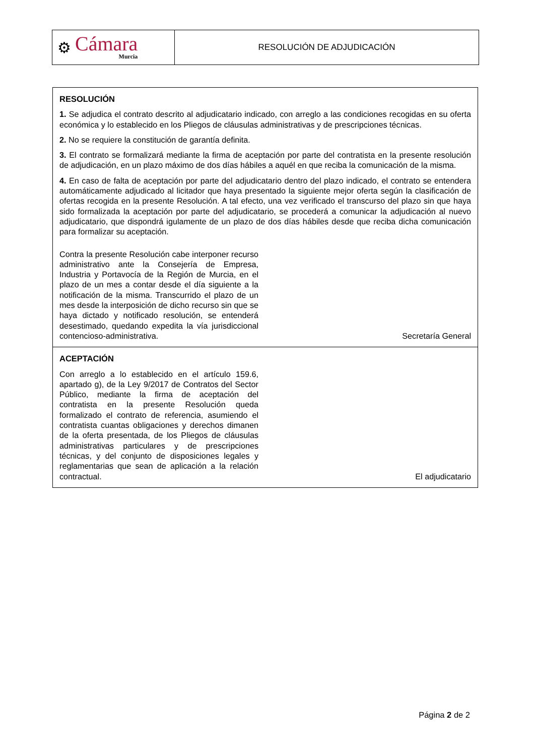⚙
Cámara
Murcia
RESOLUCIÓN DE ADJUDICACIÓN
RESOLUCIÓN
1. Se adjudica el contrato descrito al adjudicatario indicado, con arreglo a las condiciones recogidas en su oferta económica y lo establecido en los Pliegos de cláusulas administrativas y de prescripciones técnicas.
2. No se requiere la constitución de garantía definita.
3. El contrato se formalizará mediante la firma de aceptación por parte del contratista en la presente resolución de adjudicación, en un plazo máximo de dos días hábiles a aquél en que reciba la comunicación de la misma.
4. En caso de falta de aceptación por parte del adjudicatario dentro del plazo indicado, el contrato se entendera automáticamente adjudicado al licitador que haya presentado la siguiente mejor oferta según la clasificación de ofertas recogida en la presente Resolución. A tal efecto, una vez verificado el transcurso del plazo sin que haya sido formalizada la aceptación por parte del adjudicatario, se procederá a comunicar la adjudicación al nuevo adjudicatario, que dispondrá igulamente de un plazo de dos días hábiles desde que reciba dicha comunicación para formalizar su aceptación.
Contra la presente Resolución cabe interponer recurso administrativo ante la Consejería de Empresa, Industria y Portavocía de la Región de Murcia, en el plazo de un mes a contar desde el día siguiente a la notificación de la misma. Transcurrido el plazo de un mes desde la interposición de dicho recurso sin que se haya dictado y notificado resolución, se entenderá desestimado, quedando expedita la vía jurisdiccional contencioso-administrativa.
Secretaría General
ACEPTACIÓN
Con arreglo a lo establecido en el artículo 159.6, apartado g), de la Ley 9/2017 de Contratos del Sector Público, mediante la firma de aceptación del contratista en la presente Resolución queda formalizado el contrato de referencia, asumiendo el contratista cuantas obligaciones y derechos dimanen de la oferta presentada, de los Pliegos de cláusulas administrativas particulares y de prescripciones técnicas, y del conjunto de disposiciones legales y reglamentarias que sean de aplicación a la relación contractual.
El adjudicatario
Página 2 de 2